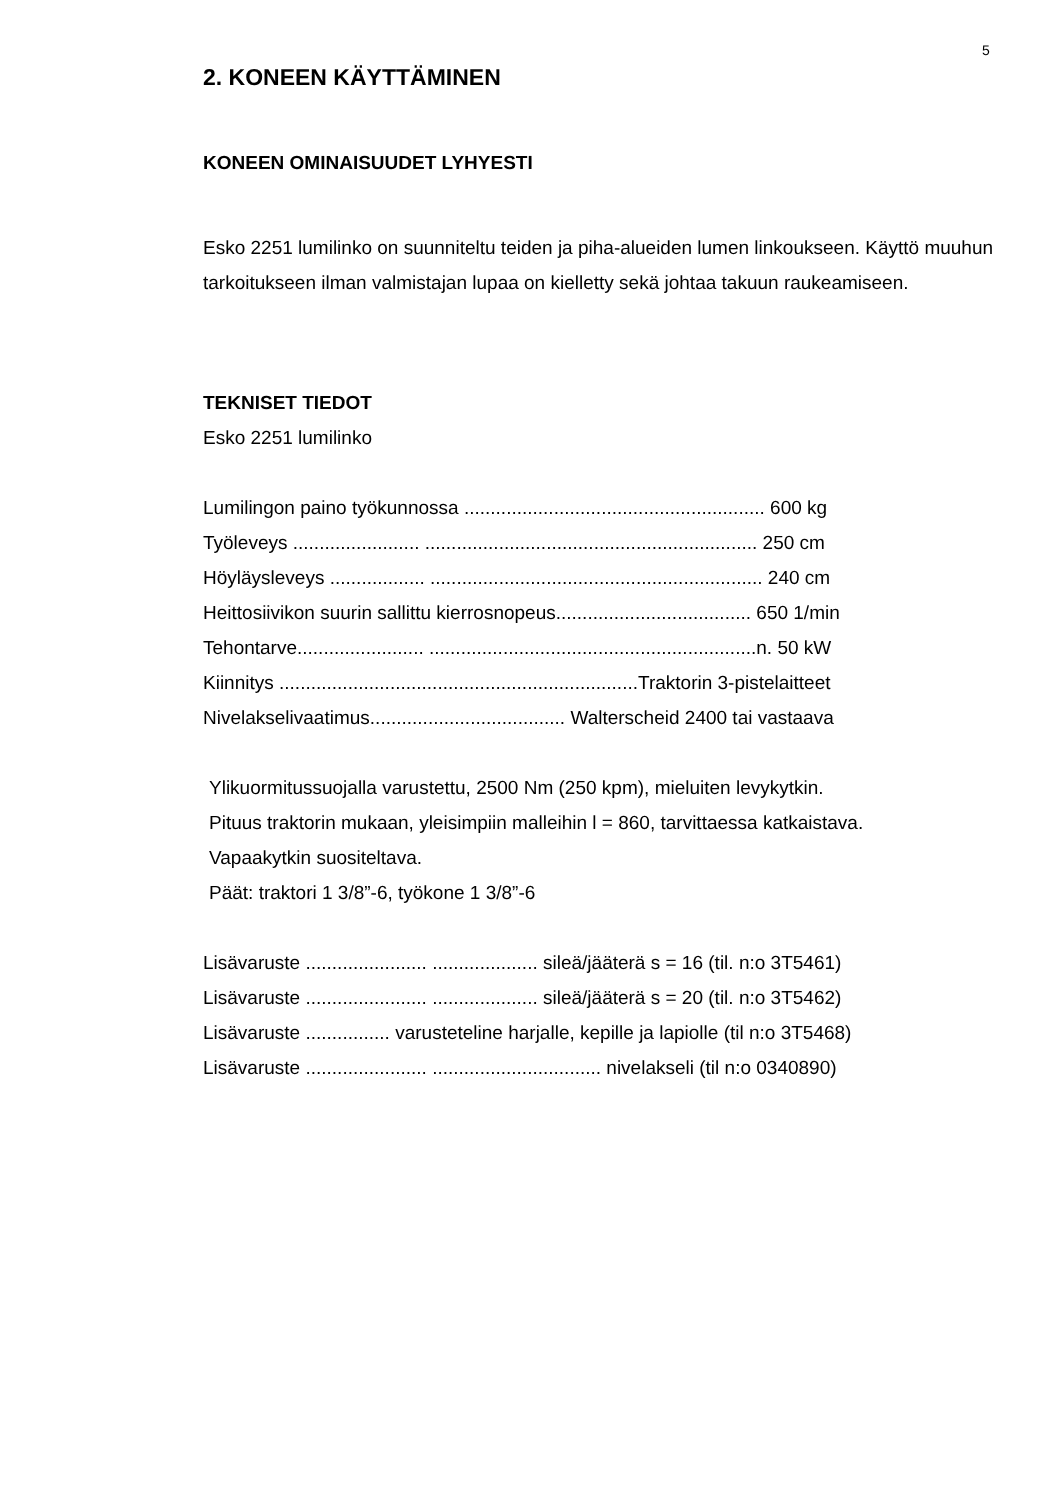5
2. KONEEN KÄYTTÄMINEN
KONEEN OMINAISUUDET LYHYESTI
Esko 2251 lumilinko on suunniteltu teiden ja piha-alueiden lumen linkoukseen. Käyttö muuhun tarkoitukseen ilman valmistajan lupaa on kielletty sekä johtaa takuun raukeamiseen.
TEKNISET TIEDOT
Esko 2251 lumilinko
Lumilingon paino työkunnossa ......................................................... 600 kg
Työleveys ........................ ............................................................... 250 cm
Höyläysleveys .................. ............................................................... 240 cm
Heittosiivikon suurin sallittu kierrosnopeus..................................... 650 1/min
Tehontarve........................ ..............................................................n. 50 kW
Kiinnitys ....................................................................Traktorin 3-pistelaitteet
Nivelakselivaatimus..................................... Walterscheid 2400 tai vastaava
Ylikuormitussuojalla varustettu, 2500 Nm (250 kpm), mieluiten levykytkin.
Pituus traktorin mukaan, yleisimpiin malleihin l = 860, tarvittaessa katkaistava.
Vapaakytkin suositeltava.
Päät: traktori 1 3/8”-6, työkone 1 3/8”-6
Lisävaruste ....................... .................... sileä/jääterä s = 16 (til. n:o 3T5461)
Lisävaruste ....................... .................... sileä/jääterä s = 20 (til. n:o 3T5462)
Lisävaruste ................ varusteteline harjalle, kepille ja lapiolle (til n:o 3T5468)
Lisävaruste ....................... ................................ nivelakseli (til n:o 0340890)